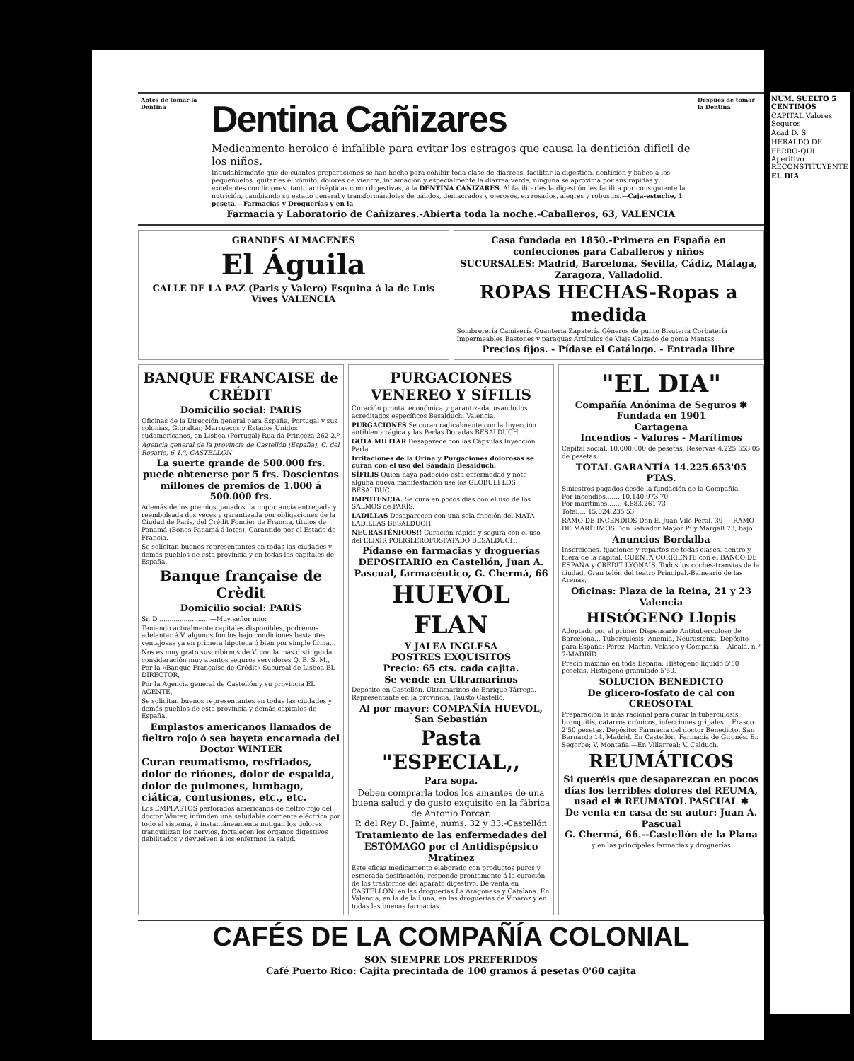Antes de tomar la Dentina
Dentina Cañizares
Medicamento heroico é infalible para evitar los estragos que causa la dentición difícil de los niños.
Indudablemente que de cuantes preparaciones se han hecho para cohibir toda clase de diarreas, facilitar la digestión, dentición y babeo á los pequeñuelos, quitarles el vómito, dolores de vientre, inflamación y especialmente la diarrea verde, ninguna se aproxima por sus rápidas y excelentes condiciones, tanto antisépticas como digestivas, á la DENTINA CAÑIZARES. Al facilitarles la digestión les facilita por consiguiente la nutrición, cambiando su estado general y transformándoles de pálidos, demacrados y ojerosos, en rosados, alegres y robustos.—Caja-estuche, 1 peseta.—Farmacias y Droguerías y en la
Farmacia y Laboratorio de Cañizares.-Abierta toda la noche.-Caballeros, 63, VALENCIA
Después de tomar la Dentina
GRANDES ALMACENES
El Águila
CALLE DE LA PAZ (Paris y Valero) Esquina á la de Luis Vives VALENCIA
Casa fundada en 1850.-Primera en España en confecciones para Caballeros y niños
SUCURSALES: Madrid, Barcelona, Sevilla, Cádiz, Málaga, Zaragoza, Valladolid.
ROPAS HECHAS-Ropas a medida
Sombrerería Camisería Guantería Zapatería Géneros de punto Bisutería Corbatería Impermeables Bastones y paraguas Artículos de Viaje Calzado de goma Mantas
Precios fijos. - Pídase el Catálogo. - Entrada libre
BANQUE FRANCAISE de CRÉDIT
Domicilio social: PARÍS
Oficinas de la Dirección general para España, Portugal y sus colonias, Gibraltar, Marruecos y Estados Unidos sudamericanos, en Lisboa (Portugal) Rua da Princeza 262-2.º
Agencia general de la provincia de Castellón (España), C. del Rosario, 6-1.º, CASTELLON
La suerte grande de 500.000 frs. puede obtenerse por 5 frs. Doscientos millones de premios de 1.000 á 500.000 frs.
Además de los premios ganados, la importancia entregada y reembolsada dos veces y garantizada por obligaciones de la Ciudad de París, del Crédit Foncier de Francia, títulos de Panamá (Bonos Panamá á lotes). Garantido por el Estado de Francia.
Se solicitan buenos representantes en todas las ciudades y demás pueblos de esta provincia y en todas las capitales de España.
Banque française de Crèdit
Domicilio social: PARÍS
Sr. D ........................ —Muy señor mío:
Teniendo actualmente capitales disponibles, podremos adelantar á V. algunos fondos bajo condiciones bastantes ventajosas ya en primera hipoteca ó bien por simple firma...
Nos es muy grato suscribirnos de V. con la más distinguida consideración muy atentos seguros servidores Q. B. S. M., Por la «Banque Française de Crédit» Sucursal de Lisboa EL DIRECTOR,
Por la Agencia general de Castellón y su provincia EL AGENTE,
Se solicitan buenos representantes en todas las ciudades y demás pueblos de esta provincia y demás capitales de España.
Emplastos americanos llamados de fieltro rojo ó sea bayeta encarnada del Doctor WINTER
Curan reumatismo, resfriados, dolor de riñones, dolor de espalda, dolor de pulmones, lumbago, ciática, contusiones, etc., etc.
Los EMPLASTOS perforados americanos de fieltro rojo del doctor Winter, infunden una saludable corriente eléctrica por todo el sistema, é instantáneamente mitigan los dolores, tranquilizan los nervios, fortalecen los órganos digestivos debilitados y devuelven á los enfermos la salud.
PURGACIONES VENEREO Y SÍFILIS
Curación pronta, económica y garantizada, usando los acreditados específicos Besalduch, Valencia.
PURGACIONES Se curan radicalmente con la Inyección antiblenorrágica y las Perlas Doradas BESALDUCH.
GOTA MILITAR Desaparece con las Cápsulas Inyección Perla.
Irritaciones de la Orina y Purgaciones dolorosas se curan con el uso del Sándalo Besalduch.
SÍFILIS Quien haya padecido esta enfermedad y note alguna nueva manifestación use los GLOBULI LOS BESALDUC.
IMPOTENCIA. Se cura en pocos días con el uso de los SALMOS de PARÍS.
LADILLAS Desaparecen con una sola fricción del MATA-LADILLAS BESALDUCH.
NEURASTÉNICOS!! Curación rápida y segura con el uso del ELIXIR POLIGLEROFOSFATADO BESALDUCH.
Pídanse en farmacias y droguerías DEPOSITARIO en Castellón, Juan A. Pascual, farmacéutico, G. Chermá, 66
HUEVOL
FLAN
Y JALEA INGLESA
POSTRES EXQUISITOS
Precio: 65 cts. cada cajita.
Se vende en Ultramarinos
Depósito en Castellón, Ultramarinos de Enrique Tárrega. Representante en la provincia, Fausto Castelló.
Al por mayor: COMPAÑÍA HUEVOL, San Sebastián
Pasta "ESPECIAL,,
Para sopa.
Deben comprarla todos los amantes de una buena salud y de gusto exquisito en la fábrica de Antonio Porcar.
P. del Rey D. Jaime, núms. 32 y 33.-Castellón
Tratamiento de las enfermedades del ESTÓMAGO por el Antidispépsico Mratínez
Este eficaz medicamento elaborado con productos puros y esmerada dosificación, responde prontamente á la curación de los trastornos del aparato digestivo. De venta en CASTELLON: en las droguerías La Aragonesa y Catalana. En Valencia, en la de la Luna, en las droguerías de Vinaroz y en todas las buenas farmacias.
"EL DIA"
Compañía Anónima de Seguros ✱ Fundada en 1901
Cartagena
Incendios - Valores - Marítimos
Capital social, 10.000.000 de pesetas. Reservas 4.225.653'05 de pesetas.
TOTAL GARANTÍA 14.225.653'05 PTAS.
Siniestros pagados desde la fundación de la Compañía
Por incendios....... 10.140.973'70
Por marítimos....... 4.883.261'73
Total.... 15.024.235'53
RAMO DE INCENDIOS Don E. Juan Viló Peral, 39 — RAMO DE MARÍTIMOS Don Salvador Mayor Pí y Margall 73, bajo
Anuncios Bordalba
Inserciones, fijaciones y repartos de todas clases, dentro y fuera de la capital. CUENTA CORRIENTE con el BANCO DE ESPAÑA y CREDIT LYONAIS. Todos los coches-tranvías de la ciudad. Gran telón del teatro Principal.-Balneario de las Arenas.
Oficinas: Plaza de la Reina, 21 y 23 Valencia
HIStÓGENO Llopis
Adoptado por el primer Dispensario Antituberculoso de Barcelona... Tuberculosis, Anemia, Neurastenia. Depósito para España: Pérez, Martín, Velasco y Compañía.—Alcalá, n.º 7-MADRID.
Precio máximo en toda España: Histógeno líquido 5'50 pesetas. Histógeno granulado 5'50.
SOLUCION BENEDICTO
De glicero-fosfato de cal con CREOSOTAL
Preparación la más racional para curar la tuberculosis, bronquitis, catarros crónicos, infecciones gripales... Frasco 2'50 pesetas. Depósito: Farmacia del doctor Benedicto, San Bernardo 14, Madrid. En Castellón, Farmacia de Gironés. En Segorbe; V. Montaña.—En Villarreal; V. Calduch.
REUMÁTICOS
Si queréis que desaparezcan en pocos días los terribles dolores del REUMA, usad el ✱ REUMATOL PASCUAL ✱
De venta en casa de su autor: Juan A. Pascual
G. Chermá, 66.--Castellón de la Plana
y en las principales farmacias y droguerías
CAFÉS DE LA COMPAÑÍA COLONIAL
SON SIEMPRE LOS PREFERIDOS
Café Puerto Rico: Cajita precintada de 100 gramos á pesetas 0'60 cajita
NÚM. SUELTO 5 CÉNTIMOS
CAPITAL Valores Seguros
Acad D. S
HERALDO DE
FERRO-QUI Aperitivo RECONSTITUYENTE
EL DIA